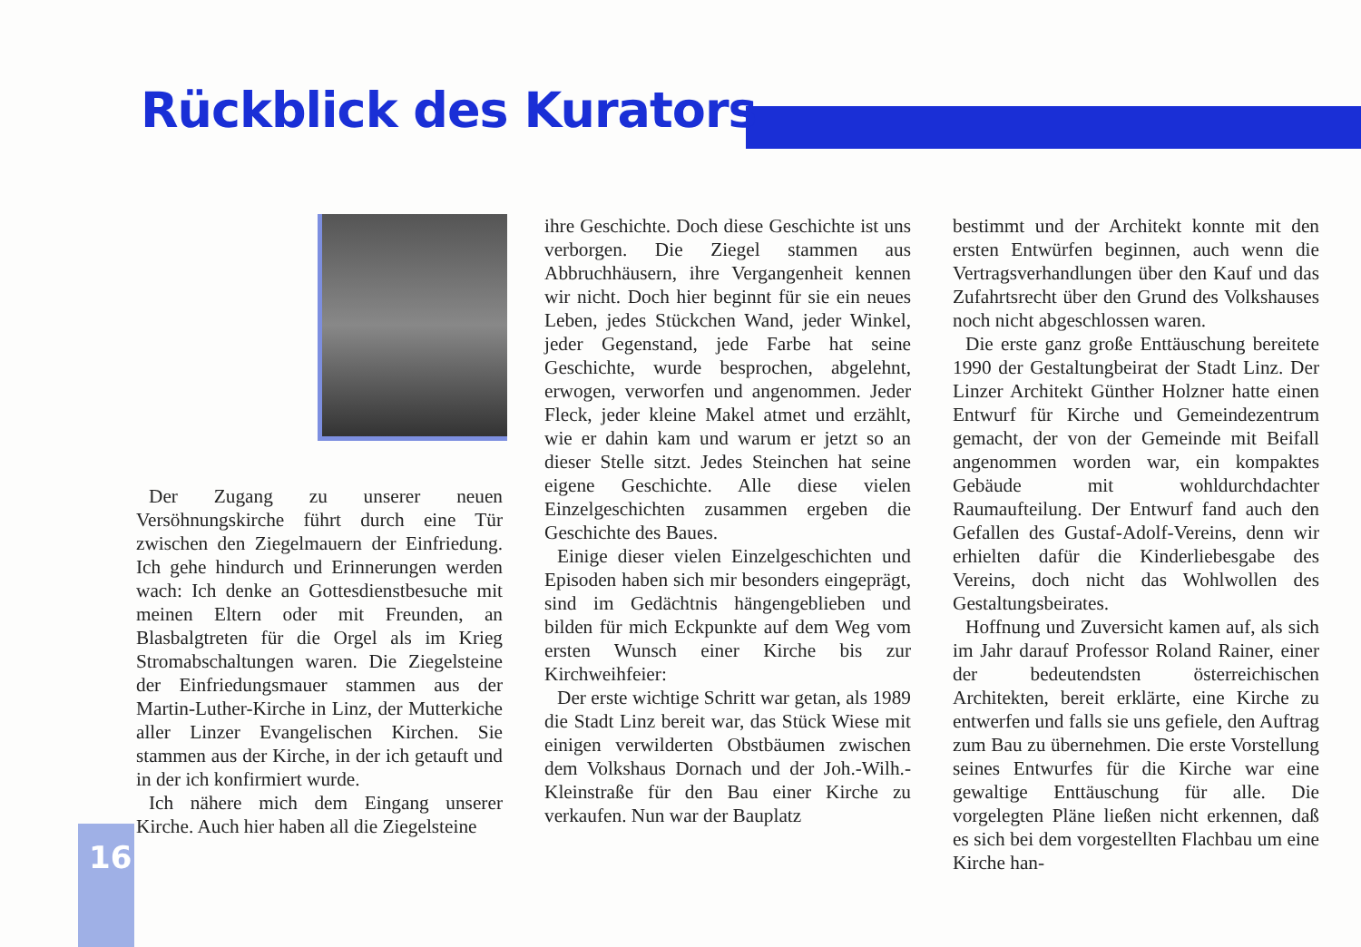Rückblick des Kurators
Der Zugang zu unserer neuen Versöhnungskirche führt durch eine Tür zwischen den Ziegelmauern der Einfriedung. Ich gehe hindurch und Erinnerungen werden wach: Ich denke an Gottesdienstbesuche mit meinen Eltern oder mit Freunden, an Blasbalgtreten für die Orgel als im Krieg Stromabschaltungen waren. Die Ziegelsteine der Einfriedungsmauer stammen aus der Martin-Luther-Kirche in Linz, der Mutterkiche aller Linzer Evangelischen Kirchen. Sie stammen aus der Kirche, in der ich getauft und in der ich konfirmiert wurde.
Ich nähere mich dem Eingang unserer Kirche. Auch hier haben all die Ziegelsteine
ihre Geschichte. Doch diese Geschichte ist uns verborgen. Die Ziegel stammen aus Abbruchhäusern, ihre Vergangenheit kennen wir nicht. Doch hier beginnt für sie ein neues Leben, jedes Stückchen Wand, jeder Winkel, jeder Gegenstand, jede Farbe hat seine Geschichte, wurde besprochen, abgelehnt, erwogen, verworfen und angenommen. Jeder Fleck, jeder kleine Makel atmet und erzählt, wie er dahin kam und warum er jetzt so an dieser Stelle sitzt. Jedes Steinchen hat seine eigene Geschichte. Alle diese vielen Einzelgeschichten zusammen ergeben die Geschichte des Baues.
Einige dieser vielen Einzelgeschichten und Episoden haben sich mir besonders eingeprägt, sind im Gedächtnis hängengeblieben und bilden für mich Eckpunkte auf dem Weg vom ersten Wunsch einer Kirche bis zur Kirchweihfeier:
Der erste wichtige Schritt war getan, als 1989 die Stadt Linz bereit war, das Stück Wiese mit einigen verwilderten Obstbäumen zwischen dem Volkshaus Dornach und der Joh.-Wilh.-Kleinstraße für den Bau einer Kirche zu verkaufen. Nun war der Bauplatz
bestimmt und der Architekt konnte mit den ersten Entwürfen beginnen, auch wenn die Vertragsverhandlungen über den Kauf und das Zufahrtsrecht über den Grund des Volkshauses noch nicht abgeschlossen waren.
Die erste ganz große Enttäuschung bereitete 1990 der Gestaltungbeirat der Stadt Linz. Der Linzer Architekt Günther Holzner hatte einen Entwurf für Kirche und Gemeindezentrum gemacht, der von der Gemeinde mit Beifall angenommen worden war, ein kompaktes Gebäude mit wohldurchdachter Raumaufteilung. Der Entwurf fand auch den Gefallen des Gustaf-Adolf-Vereins, denn wir erhielten dafür die Kinderliebesgabe des Vereins, doch nicht das Wohlwollen des Gestaltungsbeirates.
Hoffnung und Zuversicht kamen auf, als sich im Jahr darauf Professor Roland Rainer, einer der bedeutendsten österreichischen Architekten, bereit erklärte, eine Kirche zu entwerfen und falls sie uns gefiele, den Auftrag zum Bau zu übernehmen. Die erste Vorstellung seines Entwurfes für die Kirche war eine gewaltige Enttäuschung für alle. Die vorgelegten Pläne ließen nicht erkennen, daß es sich bei dem vorgestellten Flachbau um eine Kirche han-
16